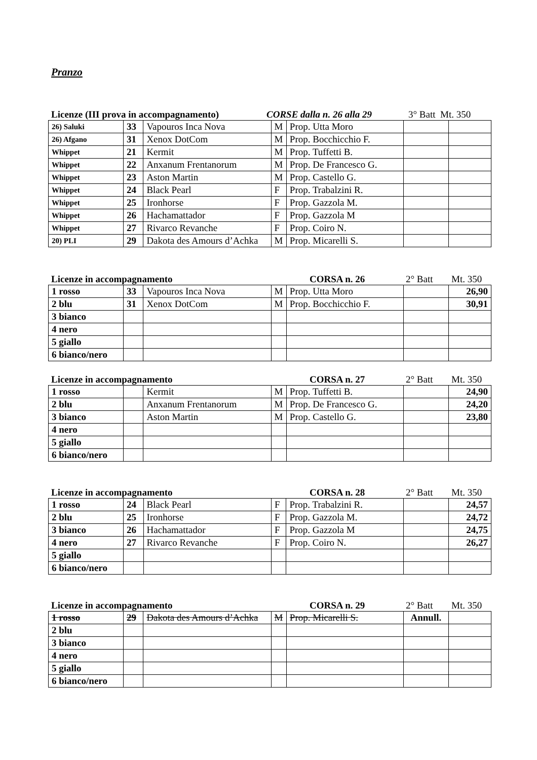Pranzo
Licenze (III prova in accompagnamento) CORSE dalla n. 26 alla 29 3° Batt Mt. 350
| 26) Saluki | 33 | Vapouros Inca Nova | M | Prop. Utta Moro | | |
| 26) Afgano | 31 | Xenox DotCom | M | Prop. Bocchicchio F. | | |
| Whippet | 21 | Kermit | M | Prop. Tuffetti B. | | |
| Whippet | 22 | Anxanum Frentanorum | M | Prop. De Francesco G. | | |
| Whippet | 23 | Aston Martin | M | Prop. Castello G. | | |
| Whippet | 24 | Black Pearl | F | Prop. Trabalzini R. | | |
| Whippet | 25 | Ironhorse | F | Prop. Gazzola M. | | |
| Whippet | 26 | Hachamattador | F | Prop. Gazzola M | | |
| Whippet | 27 | Rivarco Revanche | F | Prop. Coiro N. | | |
| 20) PLI | 29 | Dakota des Amours d’Achka | M | Prop. Micarelli S. | | |
Licenze in accompagnamento CORSA n. 26 2° Batt Mt. 350
| 1 rosso | 33 | Vapouros Inca Nova | M | Prop. Utta Moro | | 26,90 |
| 2 blu | 31 | Xenox DotCom | M | Prop. Bocchicchio F. | | 30,91 |
| 3 bianco | | | | | | |
| 4 nero | | | | | | |
| 5 giallo | | | | | | |
| 6 bianco/nero | | | | | | |
Licenze in accompagnamento CORSA n. 27 2° Batt Mt. 350
| 1 rosso | | Kermit | M | Prop. Tuffetti B. | | 24,90 |
| 2 blu | | Anxanum Frentanorum | M | Prop. De Francesco G. | | 24,20 |
| 3 bianco | | Aston Martin | M | Prop. Castello G. | | 23,80 |
| 4 nero | | | | | | |
| 5 giallo | | | | | | |
| 6 bianco/nero | | | | | | |
Licenze in accompagnamento CORSA n. 28 2° Batt Mt. 350
| 1 rosso | 24 | Black Pearl | F | Prop. Trabalzini R. | | 24,57 |
| 2 blu | 25 | Ironhorse | F | Prop. Gazzola M. | | 24,72 |
| 3 bianco | 26 | Hachamattador | F | Prop. Gazzola M | | 24,75 |
| 4 nero | 27 | Rivarco Revanche | F | Prop. Coiro N. | | 26,27 |
| 5 giallo | | | | | | |
| 6 bianco/nero | | | | | | |
Licenze in accompagnamento CORSA n. 29 2° Batt Mt. 350
| 1 rosso | 29 | Dakota des Amours d’Achka | M | Prop. Micarelli S. | Annull. | |
| 2 blu | | | | | | |
| 3 bianco | | | | | | |
| 4 nero | | | | | | |
| 5 giallo | | | | | | |
| 6 bianco/nero | | | | | | |